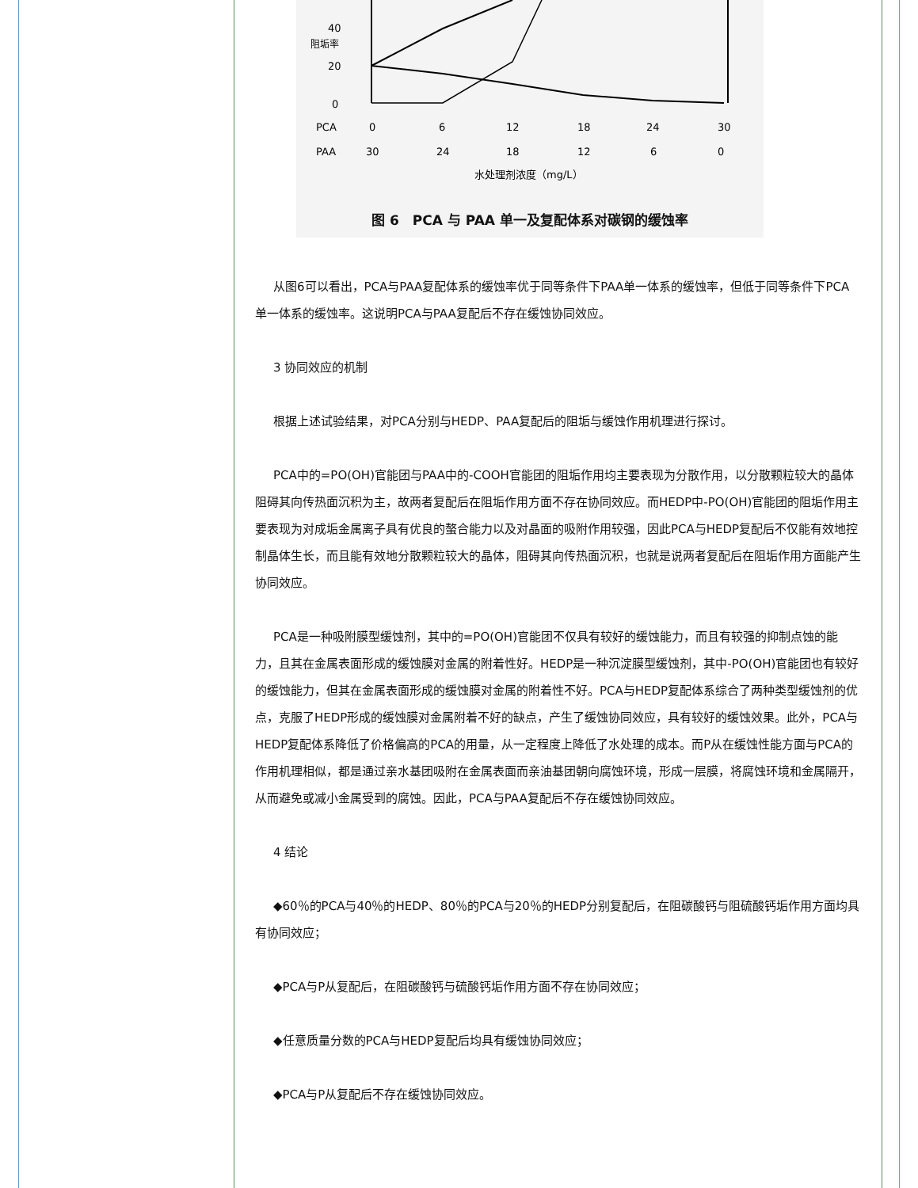40
20
0
阻垢率
PCA
0
6
12
18
24
30
PAA
30
24
18
12
6
0
水处理剂浓度（mg/L）
图 6　PCA 与 PAA 单一及复配体系对碳钢的缓蚀率
从图6可以看出，PCA与PAA复配体系的缓蚀率优于同等条件下PAA单一体系的缓蚀率，但低于同等条件下PCA单一体系的缓蚀率。这说明PCA与PAA复配后不存在缓蚀协同效应。
3 协同效应的机制
根据上述试验结果，对PCA分别与HEDP、PAA复配后的阻垢与缓蚀作用机理进行探讨。
PCA中的=PO(OH)官能团与PAA中的-COOH官能团的阻垢作用均主要表现为分散作用，以分散颗粒较大的晶体阻碍其向传热面沉积为主，故两者复配后在阻垢作用方面不存在协同效应。而HEDP中-PO(OH)官能团的阻垢作用主要表现为对成垢金属离子具有优良的螯合能力以及对晶面的吸附作用较强，因此PCA与HEDP复配后不仅能有效地控制晶体生长，而且能有效地分散颗粒较大的晶体，阻碍其向传热面沉积，也就是说两者复配后在阻垢作用方面能产生协同效应。
PCA是一种吸附膜型缓蚀剂，其中的=PO(OH)官能团不仅具有较好的缓蚀能力，而且有较强的抑制点蚀的能力，且其在金属表面形成的缓蚀膜对金属的附着性好。HEDP是一种沉淀膜型缓蚀剂，其中-PO(OH)官能团也有较好的缓蚀能力，但其在金属表面形成的缓蚀膜对金属的附着性不好。PCA与HEDP复配体系综合了两种类型缓蚀剂的优点，克服了HEDP形成的缓蚀膜对金属附着不好的缺点，产生了缓蚀协同效应，具有较好的缓蚀效果。此外，PCA与HEDP复配体系降低了价格偏高的PCA的用量，从一定程度上降低了水处理的成本。而P从在缓蚀性能方面与PCA的作用机理相似，都是通过亲水基团吸附在金属表面而亲油基团朝向腐蚀环境，形成一层膜，将腐蚀环境和金属隔开，从而避免或减小金属受到的腐蚀。因此，PCA与PAA复配后不存在缓蚀协同效应。
4 结论
◆60％的PCA与40％的HEDP、80％的PCA与20％的HEDP分别复配后，在阻碳酸钙与阻硫酸钙垢作用方面均具有协同效应；
◆PCA与P从复配后，在阻碳酸钙与硫酸钙垢作用方面不存在协同效应；
◆任意质量分数的PCA与HEDP复配后均具有缓蚀协同效应；
◆PCA与P从复配后不存在缓蚀协同效应。